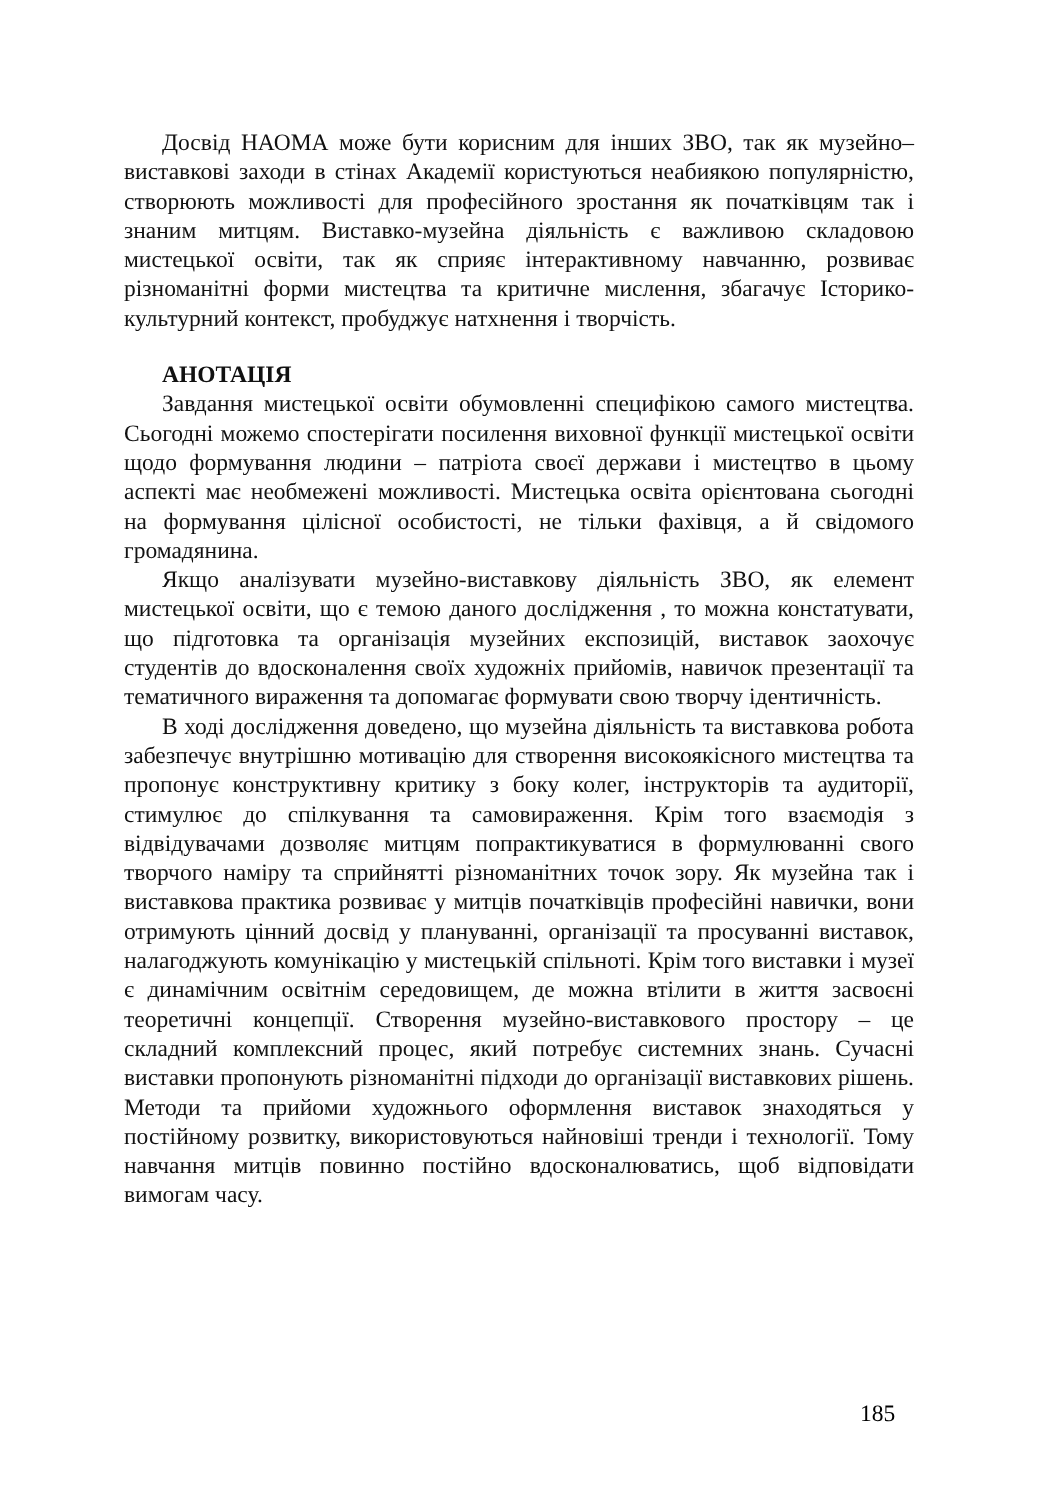Досвід НАОМА може бути корисним для інших ЗВО, так як музейно– виставкові заходи в стінах Академії користуються неабиякою популярністю, створюють можливості для професійного зростання як початківцям так і знаним митцям. Виставко-музейна діяльність є важливою складовою мистецької освіти, так як сприяє інтерактивному навчанню, розвиває різноманітні форми мистецтва та критичне мислення, збагачує Історико-культурний контекст, пробуджує натхнення і творчість.
АНОТАЦІЯ
Завдання мистецької освіти обумовленні специфікою самого мистецтва. Сьогодні можемо спостерігати посилення виховної функції мистецької освіти щодо формування людини – патріота своєї держави і мистецтво в цьому аспекті має необмежені можливості. Мистецька освіта орієнтована сьогодні на формування цілісної особистості, не тільки фахівця, а й свідомого громадянина.
Якщо аналізувати музейно-виставкову діяльність ЗВО, як елемент мистецької освіти, що є темою даного дослідження , то можна констатувати, що підготовка та організація музейних експозицій, виставок заохочує студентів до вдосконалення своїх художніх прийомів, навичок презентації та тематичного вираження та допомагає формувати свою творчу ідентичність.
В ході дослідження доведено, що музейна діяльність та виставкова робота забезпечує внутрішню мотивацію для створення високоякісного мистецтва та пропонує конструктивну критику з боку колег, інструкторів та аудиторії, стимулює до спілкування та самовираження. Крім того взаємодія з відвідувачами дозволяє митцям попрактикуватися в формулюванні свого творчого наміру та сприйнятті різноманітних точок зору. Як музейна так і виставкова практика розвиває у митців початківців професійні навички, вони отримують цінний досвід у плануванні, організації та просуванні виставок, налагоджують комунікацію у мистецькій спільноті. Крім того виставки і музеї є динамічним освітнім середовищем, де можна втілити в життя засвоєні теоретичні концепції. Створення музейно-виставкового простору – це складний комплексний процес, який потребує системних знань. Сучасні виставки пропонують різноманітні підходи до організації виставкових рішень. Методи та прийоми художнього оформлення виставок знаходяться у постійному розвитку, використовуються найновіші тренди і технології. Тому навчання митців повинно постійно вдосконалюватись, щоб відповідати вимогам часу.
185